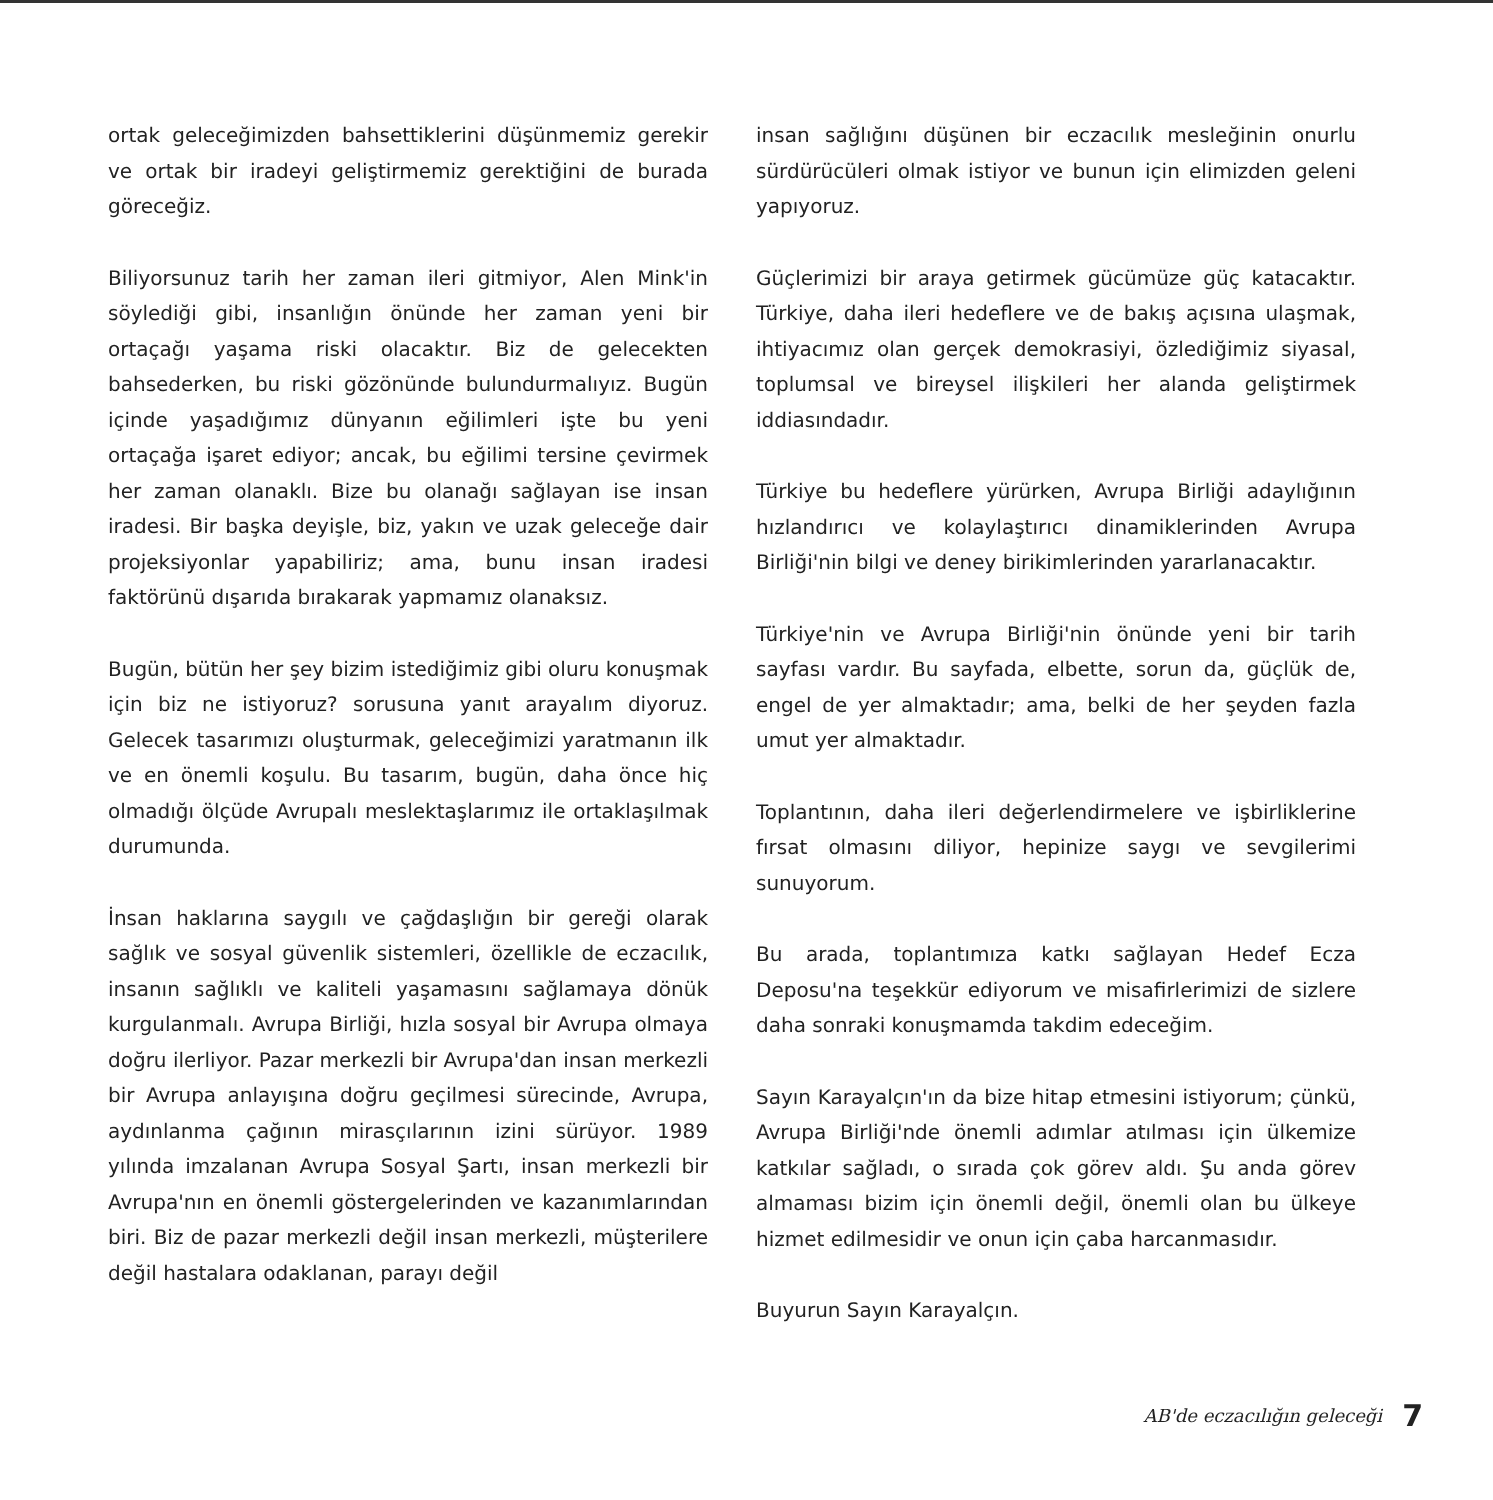ortak geleceğimizden bahsettiklerini düşünmemiz gerekir ve ortak bir iradeyi geliştirmemiz gerektiğini de burada göreceğiz.
Biliyorsunuz tarih her zaman ileri gitmiyor, Alen Mink'in söylediği gibi, insanlığın önünde her zaman yeni bir ortaçağı yaşama riski olacaktır. Biz de gelecekten bahsederken, bu riski gözönünde bulundurmalıyız. Bugün içinde yaşadığımız dünyanın eğilimleri işte bu yeni ortaçağa işaret ediyor; ancak, bu eğilimi tersine çevirmek her zaman olanaklı. Bize bu olanağı sağlayan ise insan iradesi. Bir başka deyişle, biz, yakın ve uzak geleceğe dair projeksiyonlar yapabiliriz; ama, bunu insan iradesi faktörünü dışarıda bırakarak yapmamız olanaksız.
Bugün, bütün her şey bizim istediğimiz gibi oluru konuşmak için biz ne istiyoruz? sorusuna yanıt arayalım diyoruz. Gelecek tasarımızı oluşturmak, geleceğimizi yaratmanın ilk ve en önemli koşulu. Bu tasarım, bugün, daha önce hiç olmadığı ölçüde Avrupalı meslektaşlarımız ile ortaklaşılmak durumunda.
İnsan haklarına saygılı ve çağdaşlığın bir gereği olarak sağlık ve sosyal güvenlik sistemleri, özellikle de eczacılık, insanın sağlıklı ve kaliteli yaşamasını sağlamaya dönük kurgulanmalı. Avrupa Birliği, hızla sosyal bir Avrupa olmaya doğru ilerliyor. Pazar merkezli bir Avrupa'dan insan merkezli bir Avrupa anlayışına doğru geçilmesi sürecinde, Avrupa, aydınlanma çağının mirasçılarının izini sürüyor. 1989 yılında imzalanan Avrupa Sosyal Şartı, insan merkezli bir Avrupa'nın en önemli göstergelerinden ve kazanımlarından biri. Biz de pazar merkezli değil insan merkezli, müşterilere değil hastalara odaklanan, parayı değil
insan sağlığını düşünen bir eczacılık mesleğinin onurlu sürdürücüleri olmak istiyor ve bunun için elimizden geleni yapıyoruz.
Güçlerimizi bir araya getirmek gücümüze güç katacaktır. Türkiye, daha ileri hedeflere ve de bakış açısına ulaşmak, ihtiyacımız olan gerçek demokrasiyi, özlediğimiz siyasal, toplumsal ve bireysel ilişkileri her alanda geliştirmek iddiasındadır.
Türkiye bu hedeflere yürürken, Avrupa Birliği adaylığının hızlandırıcı ve kolaylaştırıcı dinamiklerinden Avrupa Birliği'nin bilgi ve deney birikimlerinden yararlanacaktır.
Türkiye'nin ve Avrupa Birliği'nin önünde yeni bir tarih sayfası vardır. Bu sayfada, elbette, sorun da, güçlük de, engel de yer almaktadır; ama, belki de her şeyden fazla umut yer almaktadır.
Toplantının, daha ileri değerlendirmelere ve işbirliklerine fırsat olmasını diliyor, hepinize saygı ve sevgilerimi sunuyorum.
Bu arada, toplantımıza katkı sağlayan Hedef Ecza Deposu'na teşekkür ediyorum ve misafirlerimizi de sizlere daha sonraki konuşmamda takdim edeceğim.
Sayın Karayalçın'ın da bize hitap etmesini istiyorum; çünkü, Avrupa Birliği'nde önemli adımlar atılması için ülkemize katkılar sağladı, o sırada çok görev aldı. Şu anda görev almaması bizim için önemli değil, önemli olan bu ülkeye hizmet edilmesidir ve onun için çaba harcanmasıdır.
Buyurun Sayın Karayalçın.
AB'de eczacılığın geleceği 7